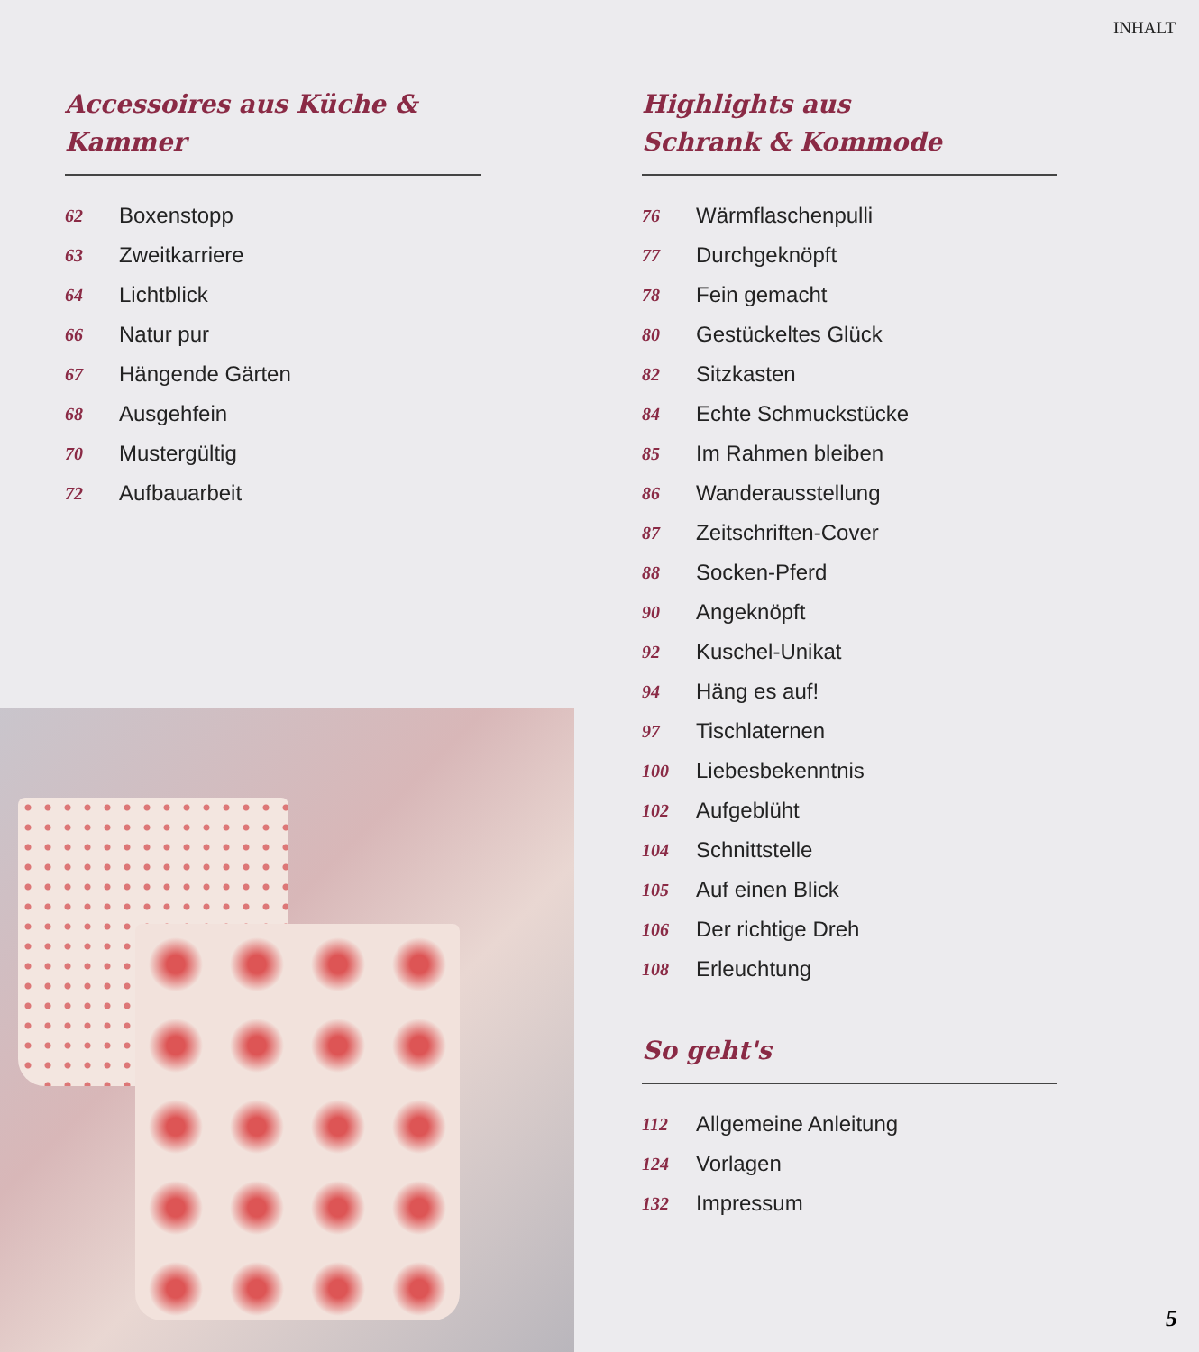INHALT
Accessoires aus Küche & Kammer
62 Boxenstopp
63 Zweitkarriere
64 Lichtblick
66 Natur pur
67 Hängende Gärten
68 Ausgehfein
70 Mustergültig
72 Aufbauarbeit
Highlights aus
Schrank & Kommode
76 Wärmflaschenpulli
77 Durchgeknöpft
78 Fein gemacht
80 Gestückeltes Glück
82 Sitzkasten
84 Echte Schmuckstücke
85 Im Rahmen bleiben
86 Wanderausstellung
87 Zeitschriften-Cover
88 Socken-Pferd
90 Angeknöpft
92 Kuschel-Unikat
94 Häng es auf!
97 Tischlaternen
100 Liebesbekenntnis
102 Aufgeblüht
104 Schnittstelle
105 Auf einen Blick
106 Der richtige Dreh
108 Erleuchtung
So geht's
112 Allgemeine Anleitung
124 Vorlagen
132 Impressum
5